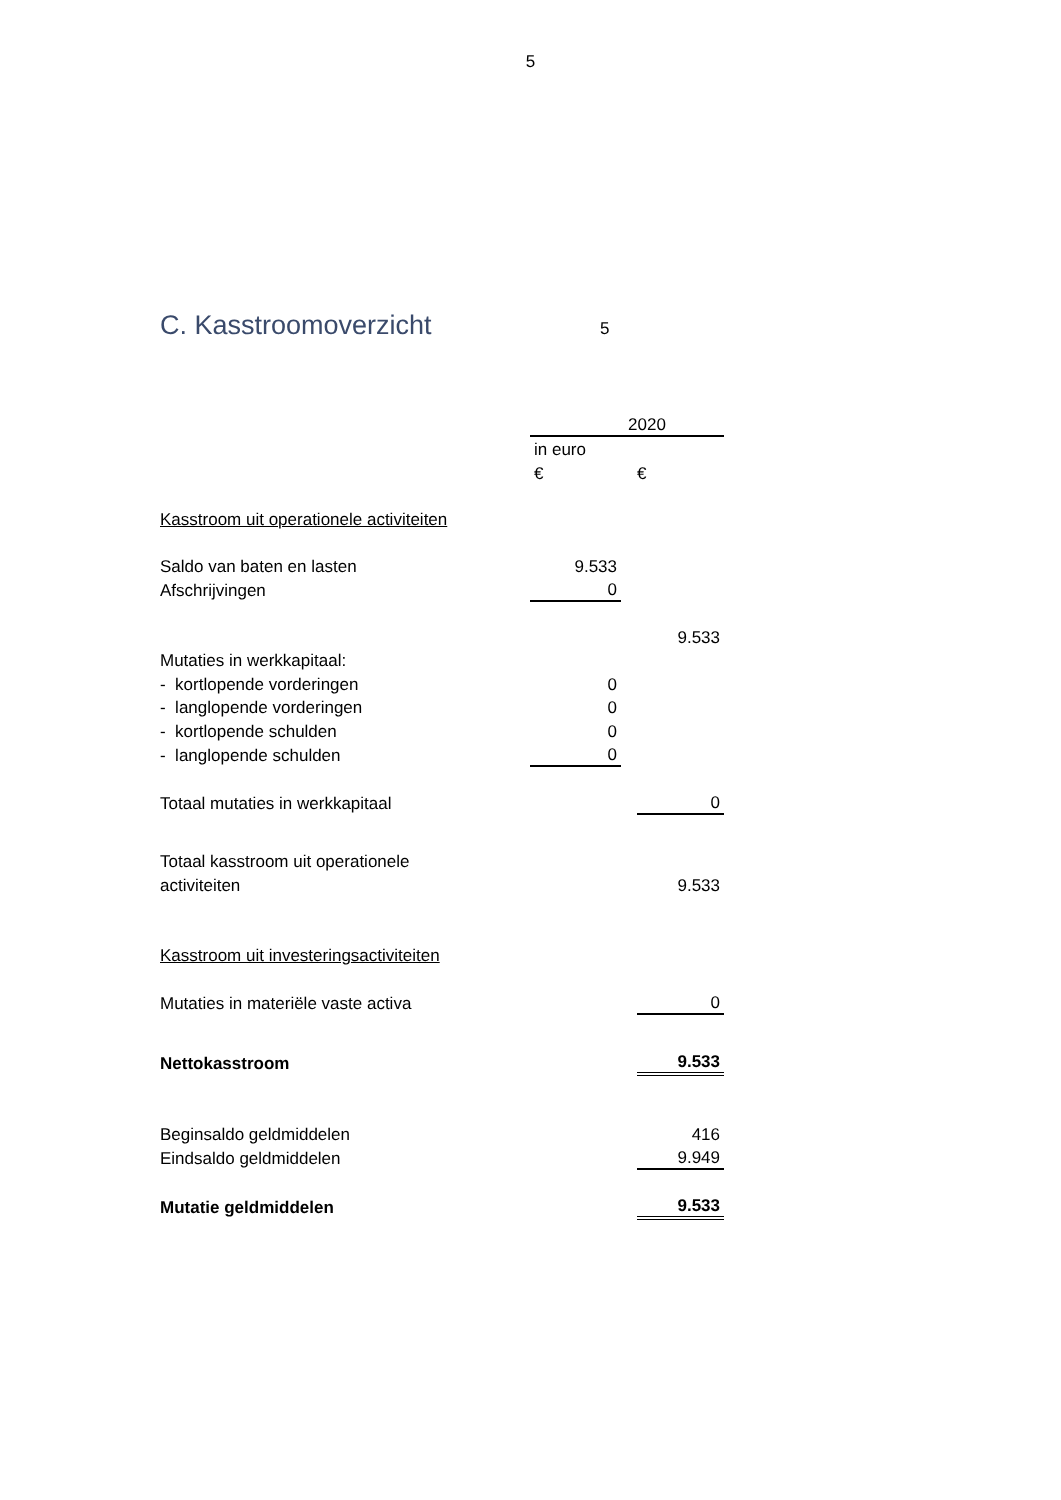5
C. Kasstroomoverzicht
5
| | 2020 | | |
| | in euro | | |
| | € | | € |
| Kasstroom uit operationele activiteiten | | | |
| Saldo van baten en lasten | 9.533 | | |
| Afschrijvingen | 0 | | |
| | | | 9.533 |
| Mutaties in werkkapitaal: | | | |
| - kortlopende vorderingen | 0 | | |
| - langlopende vorderingen | 0 | | |
| - kortlopende schulden | 0 | | |
| - langlopende schulden | 0 | | |
| Totaal mutaties in werkkapitaal | | | 0 |
| Totaal kasstroom uit operationele | | | |
| activiteiten | | | 9.533 |
| Kasstroom uit investeringsactiviteiten | | | |
| Mutaties in materiële vaste activa | | | 0 |
| Nettokasstroom | | | 9.533 |
| Beginsaldo geldmiddelen | | | 416 |
| Eindsaldo geldmiddelen | | | 9.949 |
| Mutatie geldmiddelen | | | 9.533 |